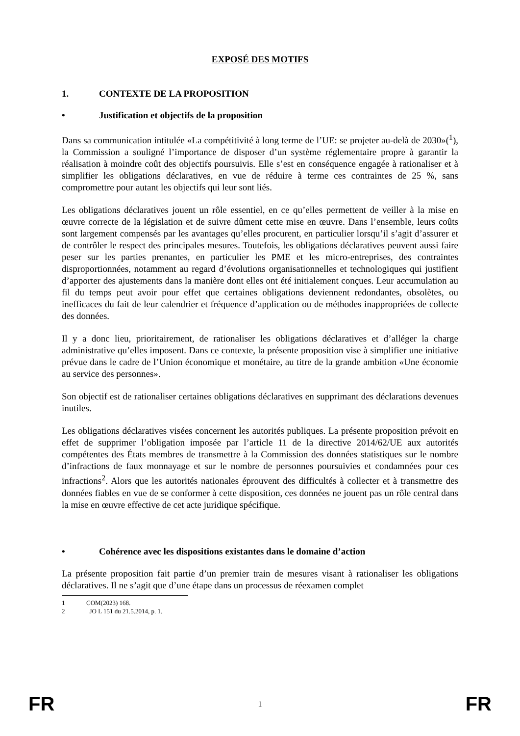EXPOSÉ DES MOTIFS
1. CONTEXTE DE LA PROPOSITION
• Justification et objectifs de la proposition
Dans sa communication intitulée «La compétitivité à long terme de l’UE: se projeter au-delà de 2030»(<sup>1</sup>), la Commission a souligné l’importance de disposer d’un système réglementaire propre à garantir la réalisation à moindre coût des objectifs poursuivis. Elle s’est en conséquence engagée à rationaliser et à simplifier les obligations déclaratives, en vue de réduire à terme ces contraintes de 25 %, sans compromettre pour autant les objectifs qui leur sont liés.
Les obligations déclaratives jouent un rôle essentiel, en ce qu’elles permettent de veiller à la mise en œuvre correcte de la législation et de suivre dûment cette mise en œuvre. Dans l’ensemble, leurs coûts sont largement compensés par les avantages qu’elles procurent, en particulier lorsqu’il s’agit d’assurer et de contrôler le respect des principales mesures. Toutefois, les obligations déclaratives peuvent aussi faire peser sur les parties prenantes, en particulier les PME et les micro-entreprises, des contraintes disproportionnées, notamment au regard d’évolutions organisationnelles et technologiques qui justifient d’apporter des ajustements dans la manière dont elles ont été initialement conçues. Leur accumulation au fil du temps peut avoir pour effet que certaines obligations deviennent redondantes, obsolètes, ou inefficaces du fait de leur calendrier et fréquence d’application ou de méthodes inappropriées de collecte des données.
Il y a donc lieu, prioritairement, de rationaliser les obligations déclaratives et d’alléger la charge administrative qu’elles imposent. Dans ce contexte, la présente proposition vise à simplifier une initiative prévue dans le cadre de l’Union économique et monétaire, au titre de la grande ambition «Une économie au service des personnes».
Son objectif est de rationaliser certaines obligations déclaratives en supprimant des déclarations devenues inutiles.
Les obligations déclaratives visées concernent les autorités publiques. La présente proposition prévoit en effet de supprimer l’obligation imposée par l’article 11 de la directive 2014/62/UE aux autorités compétentes des États membres de transmettre à la Commission des données statistiques sur le nombre d’infractions de faux monnayage et sur le nombre de personnes poursuivies et condamnées pour ces infractions<sup>2</sup>. Alors que les autorités nationales éprouvent des difficultés à collecter et à transmettre des données fiables en vue de se conformer à cette disposition, ces données ne jouent pas un rôle central dans la mise en œuvre effective de cet acte juridique spécifique.
• Cohérence avec les dispositions existantes dans le domaine d’action
La présente proposition fait partie d’un premier train de mesures visant à rationaliser les obligations déclaratives. Il ne s’agit que d’une étape dans un processus de réexamen complet
1 COM(2023) 168.
2 JO L 151 du 21.5.2014, p. 1.
FR 1 FR